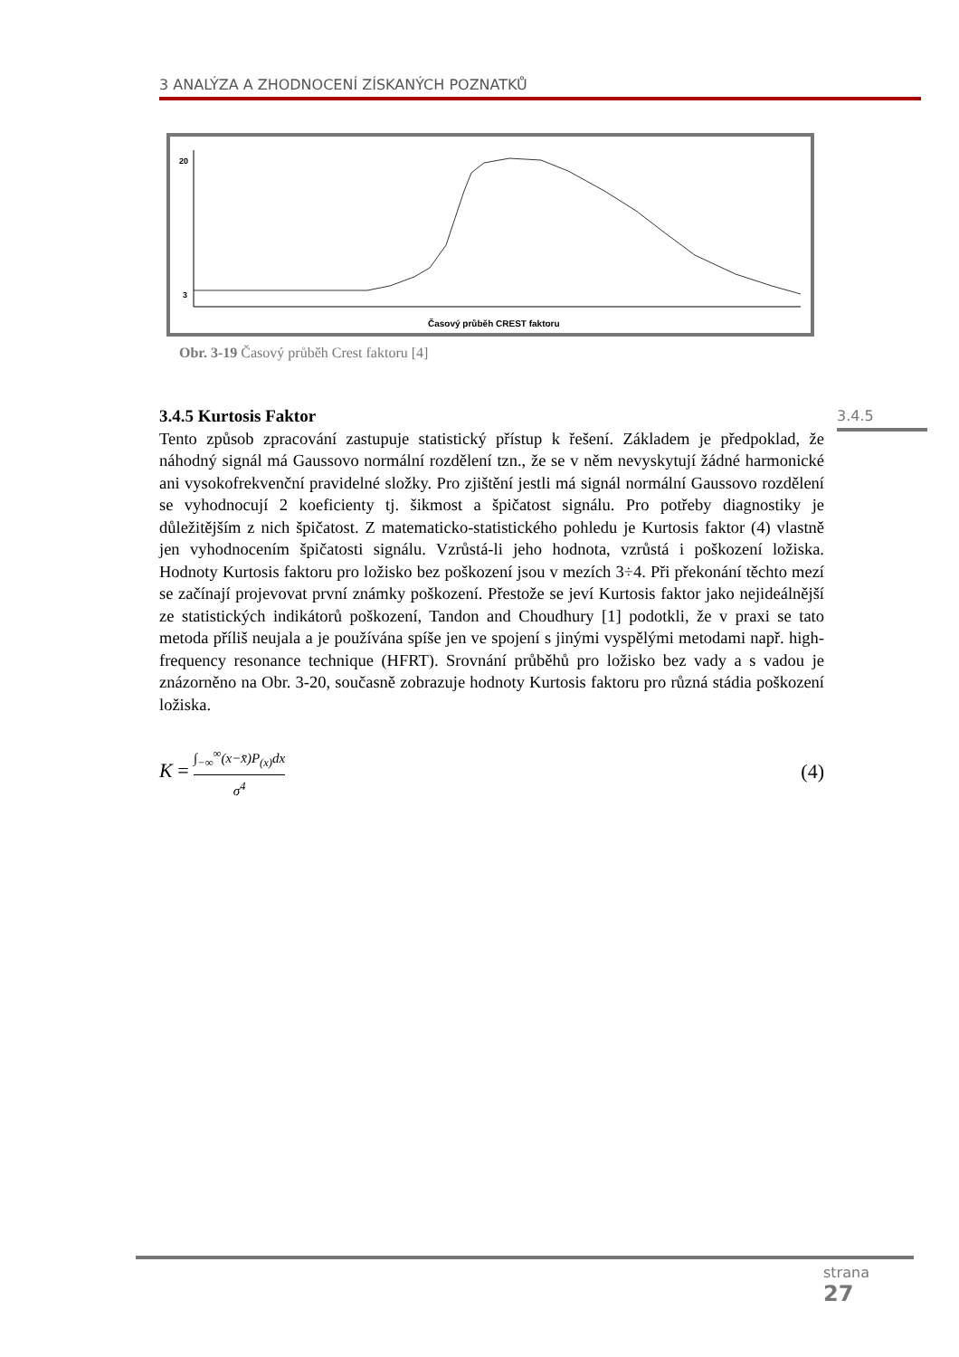3 ANALÝZA A ZHODNOCENÍ ZÍSKANÝCH POZNATKŮ
20
3
Časový průběh CREST faktoru
Obr. 3-19 Časový průběh Crest faktoru [4]
3.4.5
3.4.5 Kurtosis Faktor
Tento způsob zpracování zastupuje statistický přístup k řešení. Základem je předpoklad, že náhodný signál má Gaussovo normální rozdělení tzn., že se v něm nevyskytují žádné harmonické ani vysokofrekvenční pravidelné složky. Pro zjištění jestli má signál normální Gaussovo rozdělení se vyhodnocují 2 koeficienty tj. šikmost a špičatost signálu. Pro potřeby diagnostiky je důležitějším z nich špičatost. Z matematicko-statistického pohledu je Kurtosis faktor (4) vlastně jen vyhodnocením špičatosti signálu. Vzrůstá-li jeho hodnota, vzrůstá i poškození ložiska. Hodnoty Kurtosis faktoru pro ložisko bez poškození jsou v mezích 3÷4. Při překonání těchto mezí se začínají projevovat první známky poškození. Přestože se jeví Kurtosis faktor jako nejideálnější ze statistických indikátorů poškození, Tandon and Choudhury [1] podotkli, že v praxi se tato metoda příliš neujala a je používána spíše jen ve spojení s jinými vyspělými metodami např. high-frequency resonance technique (HFRT). Srovnání průběhů pro ložisko bez vady a s vadou je znázorněno na Obr. 3-20, současně zobrazuje hodnoty Kurtosis faktoru pro různá stádia poškození ložiska.
K = ∫<sub>−∞</sub><sup>∞</sup>(x−x̄)P<sub>(x)</sub>dx σ<sup>4</sup>
(4)
strana
27